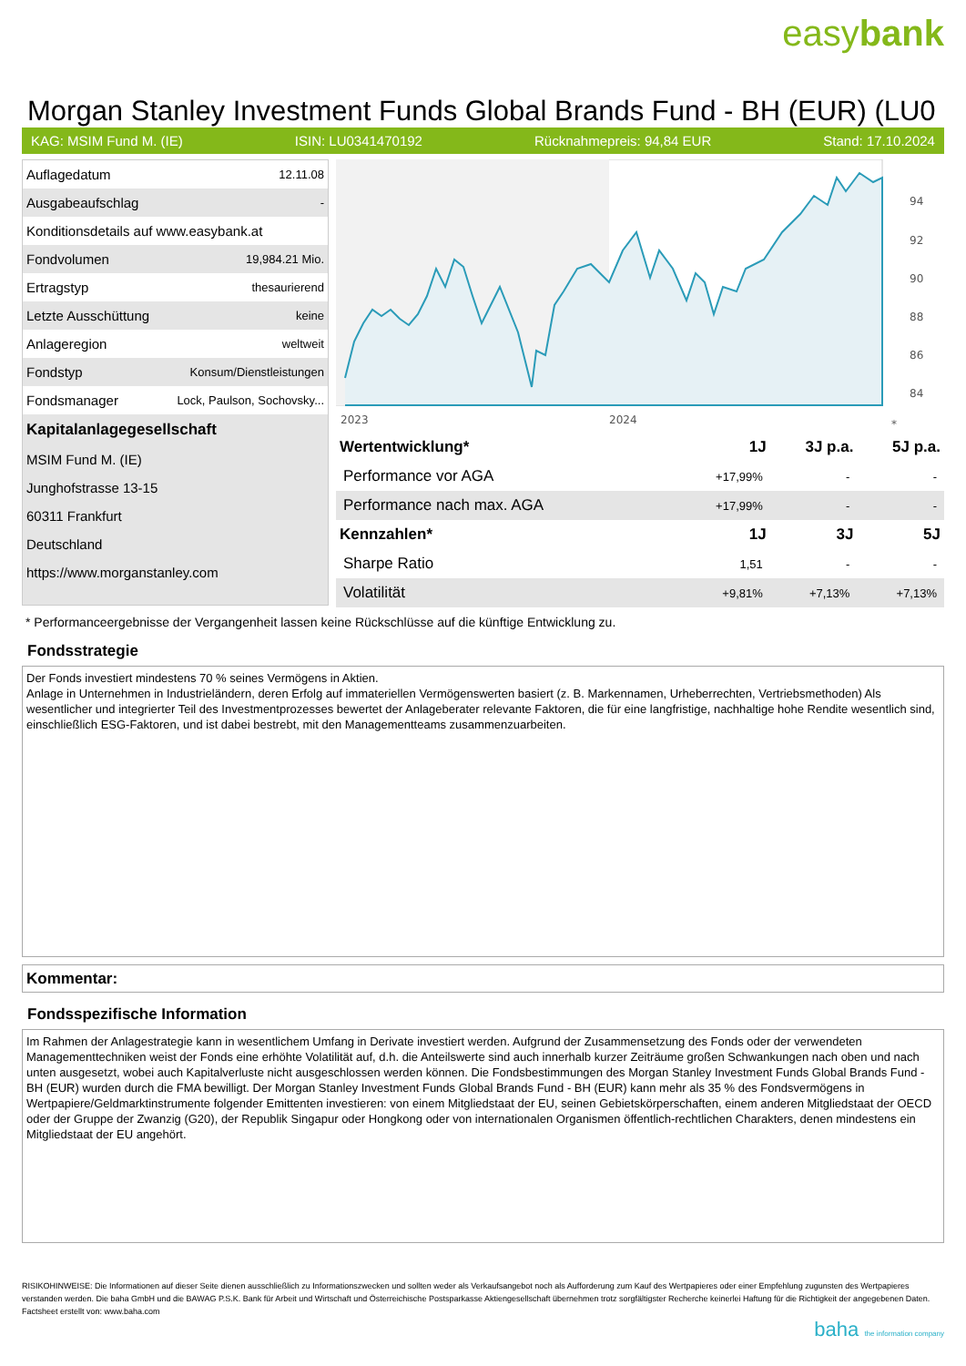easybank
Morgan Stanley Investment Funds Global Brands Fund - BH (EUR) (LU0
KAG: MSIM Fund M. (IE) ISIN: LU0341470192 Rücknahmepreis: 94,84 EUR Stand: 17.10.2024
| Auflagedatum | 12.11.08 |
| Ausgabeaufschlag | - |
| Konditionsdetails auf www.easybank.at | |
| Fondvolumen | 19,984.21 Mio. |
| Ertragstyp | thesaurierend |
| Letzte Ausschüttung | keine |
| Anlageregion | weltweit |
| Fondstyp | Konsum/Dienstleistungen |
| Fondsmanager | Lock, Paulson, Sochovsky... |
| Kapitalanlagegesellschaft | |
| MSIM Fund M. (IE) | |
| Junghofstrasse 13-15 | |
| 60311 Frankfurt | |
| Deutschland | |
| https://www.morganstanley.com | |
94
92
90
88
86
84
2023
2024
*
| Wertentwicklung* | 1J | 3J p.a. | 5J p.a. |
| --- | --- | --- | --- |
| Performance vor AGA | +17,99% | - | - |
| Performance nach max. AGA | +17,99% | - | - |
| Kennzahlen* | 1J | 3J | 5J |
| Sharpe Ratio | 1,51 | - | - |
| Volatilität | +9,81% | +7,13% | +7,13% |
* Performanceergebnisse der Vergangenheit lassen keine Rückschlüsse auf die künftige Entwicklung zu.
Fondsstrategie
Der Fonds investiert mindestens 70 % seines Vermögens in Aktien.
Anlage in Unternehmen in Industrieländern, deren Erfolg auf immateriellen Vermögenswerten basiert (z. B. Markennamen, Urheberrechten, Vertriebsmethoden) Als wesentlicher und integrierter Teil des Investmentprozesses bewertet der Anlageberater relevante Faktoren, die für eine langfristige, nachhaltige hohe Rendite wesentlich sind, einschließlich ESG-Faktoren, und ist dabei bestrebt, mit den Managementteams zusammenzuarbeiten.
Kommentar:
Fondsspezifische Information
Im Rahmen der Anlagestrategie kann in wesentlichem Umfang in Derivate investiert werden. Aufgrund der Zusammensetzung des Fonds oder der verwendeten Managementtechniken weist der Fonds eine erhöhte Volatilität auf, d.h. die Anteilswerte sind auch innerhalb kurzer Zeiträume großen Schwankungen nach oben und nach unten ausgesetzt, wobei auch Kapitalverluste nicht ausgeschlossen werden können. Die Fondsbestimmungen des Morgan Stanley Investment Funds Global Brands Fund - BH (EUR) wurden durch die FMA bewilligt. Der Morgan Stanley Investment Funds Global Brands Fund - BH (EUR) kann mehr als 35 % des Fondsvermögens in Wertpapiere/Geldmarktinstrumente folgender Emittenten investieren: von einem Mitgliedstaat der EU, seinen Gebietskörperschaften, einem anderen Mitgliedstaat der OECD oder der Gruppe der Zwanzig (G20), der Republik Singapur oder Hongkong oder von internationalen Organismen öffentlich-rechtlichen Charakters, denen mindestens ein Mitgliedstaat der EU angehört.
RISIKOHINWEISE: Die Informationen auf dieser Seite dienen ausschließlich zu Informationszwecken und sollten weder als Verkaufsangebot noch als Aufforderung zum Kauf des Wertpapieres oder einer Empfehlung zugunsten des Wertpapieres verstanden werden. Die baha GmbH und die BAWAG P.S.K. Bank für Arbeit und Wirtschaft und Österreichische Postsparkasse Aktiengesellschaft übernehmen trotz sorgfältigster Recherche keinerlei Haftung für die Richtigkeit der angegebenen Daten.
Factsheet erstellt von: www.baha.com
baha the information company